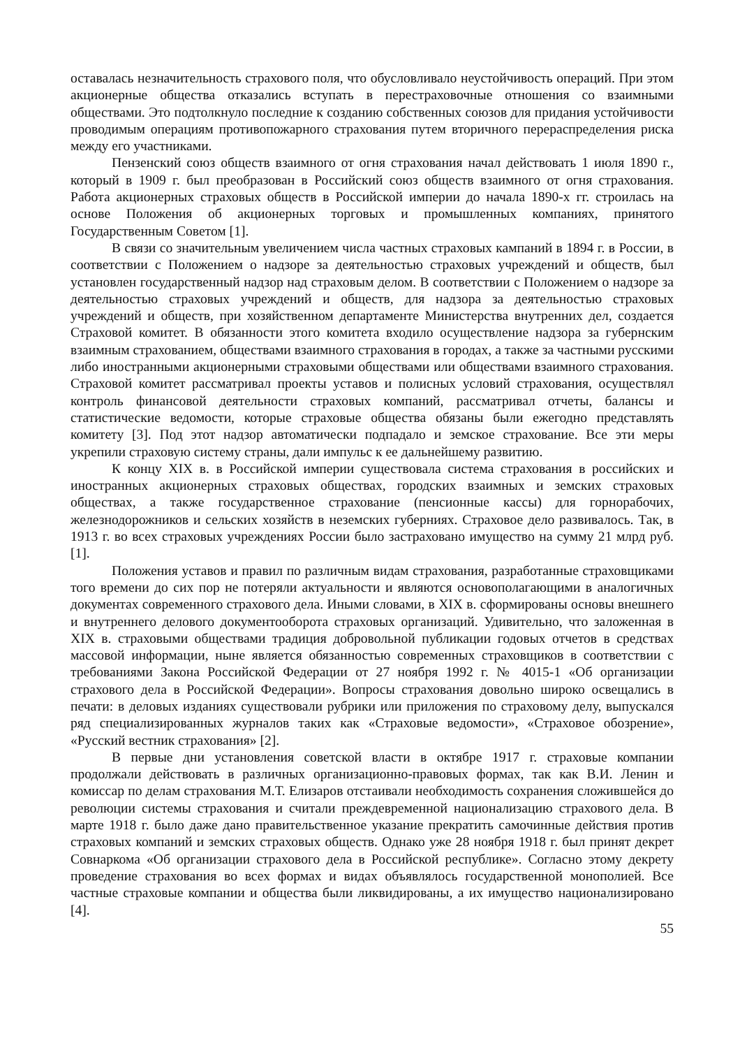оставалась незначительность страхового поля, что обусловливало неустойчивость операций. При этом акционерные общества отказались вступать в перестраховочные отношения со взаимными обществами. Это подтолкнуло последние к созданию собственных союзов для придания устойчивости проводимым операциям противопожарного страхования путем вторичного перераспределения риска между его участниками.
Пензенский союз обществ взаимного от огня страхования начал действовать 1 июля 1890 г., который в 1909 г. был преобразован в Российский союз обществ взаимного от огня страхования. Работа акционерных страховых обществ в Российской империи до начала 1890-х гг. строилась на основе Положения об акционерных торговых и промышленных компаниях, принятого Государственным Советом [1].
В связи со значительным увеличением числа частных страховых кампаний в 1894 г. в России, в соответствии с Положением о надзоре за деятельностью страховых учреждений и обществ, был установлен государственный надзор над страховым делом. В соответствии с Положением о надзоре за деятельностью страховых учреждений и обществ, для надзора за деятельностью страховых учреждений и обществ, при хозяйственном департаменте Министерства внутренних дел, создается Страховой комитет. В обязанности этого комитета входило осуществление надзора за губернским взаимным страхованием, обществами взаимного страхования в городах, а также за частными русскими либо иностранными акционерными страховыми обществами или обществами взаимного страхования. Страховой комитет рассматривал проекты уставов и полисных условий страхования, осуществлял контроль финансовой деятельности страховых компаний, рассматривал отчеты, балансы и статистические ведомости, которые страховые общества обязаны были ежегодно представлять комитету [3]. Под этот надзор автоматически подпадало и земское страхование. Все эти меры укрепили страховую систему страны, дали импульс к ее дальнейшему развитию.
К концу XIX в. в Российской империи существовала система страхования в российских и иностранных акционерных страховых обществах, городских взаимных и земских страховых обществах, а также государственное страхование (пенсионные кассы) для горнорабочих, железнодорожников и сельских хозяйств в неземских губерниях. Страховое дело развивалось. Так, в 1913 г. во всех страховых учреждениях России было застраховано имущество на сумму 21 млрд руб. [1].
Положения уставов и правил по различным видам страхования, разработанные страховщиками того времени до сих пор не потеряли актуальности и являются основополагающими в аналогичных документах современного страхового дела. Иными словами, в XIX в. сформированы основы внешнего и внутреннего делового документооборота страховых организаций. Удивительно, что заложенная в XIX в. страховыми обществами традиция добровольной публикации годовых отчетов в средствах массовой информации, ныне является обязанностью современных страховщиков в соответствии с требованиями Закона Российской Федерации от 27 ноября 1992 г. № 4015-1 «Об организации страхового дела в Российской Федерации». Вопросы страхования довольно широко освещались в печати: в деловых изданиях существовали рубрики или приложения по страховому делу, выпускался ряд специализированных журналов таких как «Страховые ведомости», «Страховое обозрение», «Русский вестник страхования» [2].
В первые дни установления советской власти в октябре 1917 г. страховые компании продолжали действовать в различных организационно-правовых формах, так как В.И. Ленин и комиссар по делам страхования М.Т. Елизаров отстаивали необходимость сохранения сложившейся до революции системы страхования и считали преждевременной национализацию страхового дела. В марте 1918 г. было даже дано правительственное указание прекратить самочинные действия против страховых компаний и земских страховых обществ. Однако уже 28 ноября 1918 г. был принят декрет Совнаркома «Об организации страхового дела в Российской республике». Согласно этому декрету проведение страхования во всех формах и видах объявлялось государственной монополией. Все частные страховые компании и общества были ликвидированы, а их имущество национализировано [4].
55